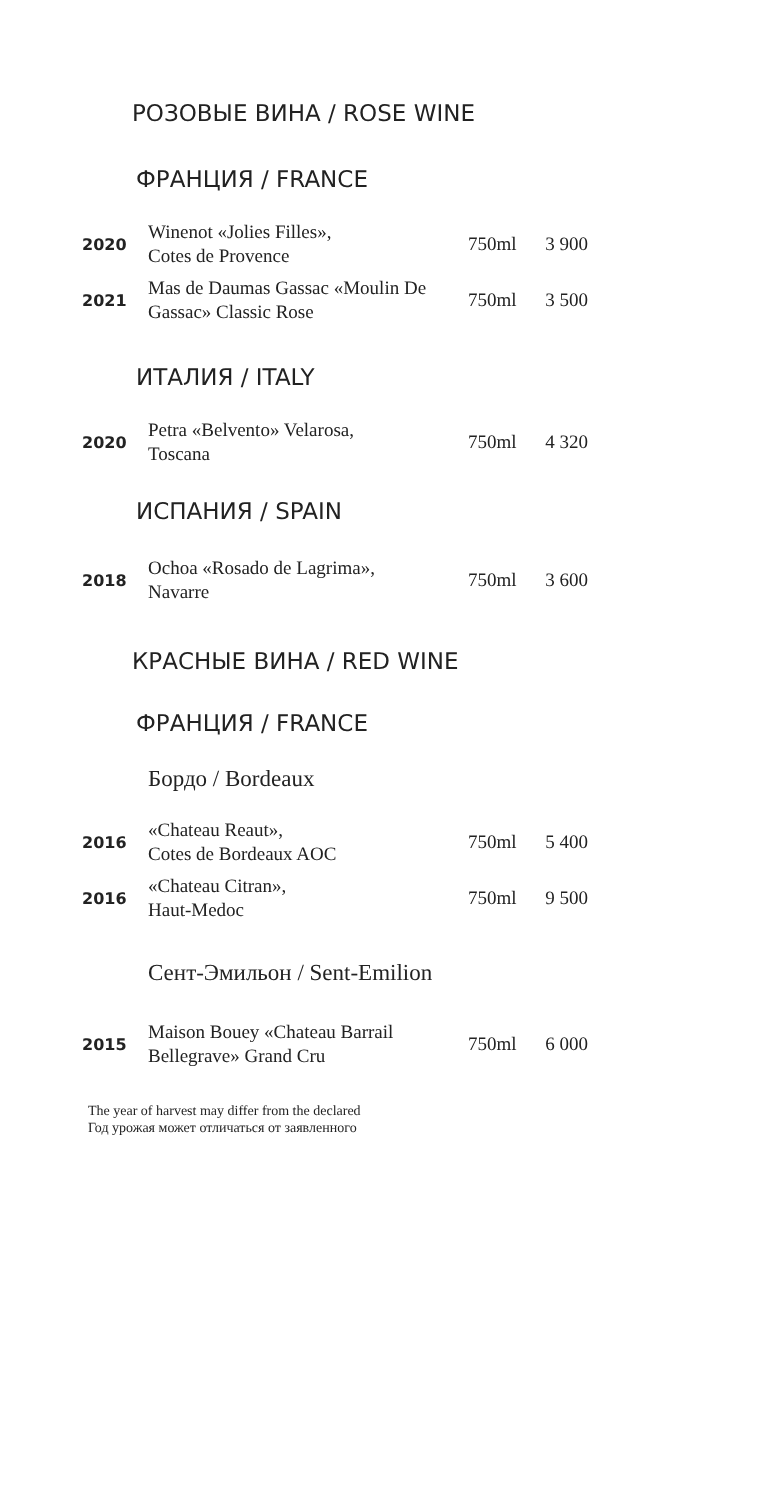РОЗОВЫЕ ВИНА / ROSE WINE
ФРАНЦИЯ / FRANCE
| 2020 | Winenot «Jolies Filles», Cotes de Provence | 750ml | 3 900 |
| 2021 | Mas de Daumas Gassac «Moulin De Gassac» Classic Rose | 750ml | 3 500 |
ИТАЛИЯ / ITALY
| 2020 | Petra «Belvento» Velarosa, Toscana | 750ml | 4 320 |
ИСПАНИЯ / SPAIN
| 2018 | Ochoa «Rosado de Lagrima», Navarre | 750ml | 3 600 |
КРАСНЫЕ ВИНА / RED WINE
ФРАНЦИЯ / FRANCE
Бордо / Bordeaux
| 2016 | «Chateau Reaut», Cotes de Bordeaux AOC | 750ml | 5 400 |
| 2016 | «Chateau Citran», Haut-Medoc | 750ml | 9 500 |
Сент-Эмильон / Sent-Emilion
| 2015 | Maison Bouey «Chateau Barrail Bellegrave» Grand Cru | 750ml | 6 000 |
The year of harvest may differ from the declared
Год урожая может отличаться от заявленного